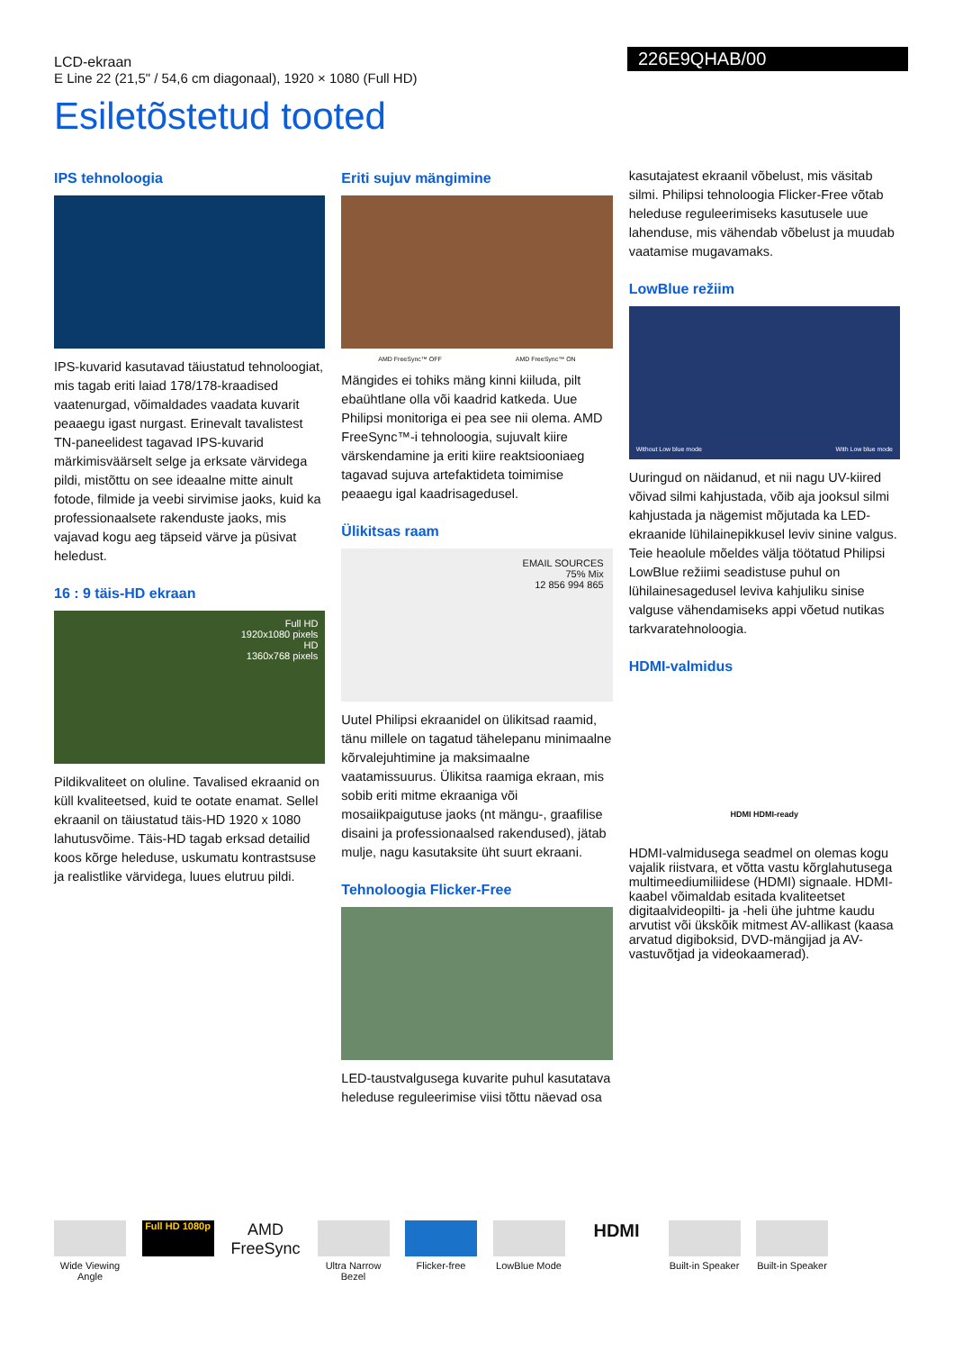LCD-ekraan
E Line 22 (21,5" / 54,6 cm diagonaal), 1920 × 1080 (Full HD)
226E9QHAB/00
Esiletõstetud tooted
IPS tehnoloogia
IPS-kuvarid kasutavad täiustatud tehnoloogiat, mis tagab eriti laiad 178/178-kraadised vaatenurgad, võimaldades vaadata kuvarit peaaegu igast nurgast. Erinevalt tavalistest TN-paneelidest tagavad IPS-kuvarid märkimisväärselt selge ja erksate värvidega pildi, mistõttu on see ideaalne mitte ainult fotode, filmide ja veebi sirvimise jaoks, kuid ka professionaalsete rakenduste jaoks, mis vajavad kogu aeg täpseid värve ja püsivat heledust.
16 : 9 täis-HD ekraan
Full HD
1920x1080 pixels
HD
1360x768 pixels
Pildikvaliteet on oluline. Tavalised ekraanid on küll kvaliteetsed, kuid te ootate enamat. Sellel ekraanil on täiustatud täis-HD 1920 x 1080 lahutusvõime. Täis-HD tagab erksad detailid koos kõrge heleduse, uskumatu kontrastsuse ja realistlike värvidega, luues elutruu pildi.
Eriti sujuv mängimine
AMD FreeSync™ OFF AMD FreeSync™ ON
Mängides ei tohiks mäng kinni kiiluda, pilt ebaühtlane olla või kaadrid katkeda. Uue Philipsi monitoriga ei pea see nii olema. AMD FreeSync™-i tehnoloogia, sujuvalt kiire värskendamine ja eriti kiire reaktsiooniaeg tagavad sujuva artefaktideta toimimise peaaegu igal kaadrisagedusel.
Ülikitsas raam
EMAIL SOURCES
75% Mix
12 856 994 865
Uutel Philipsi ekraanidel on ülikitsad raamid, tänu millele on tagatud tähelepanu minimaalne kõrvalejuhtimine ja maksimaalne vaatamissuurus. Ülikitsa raamiga ekraan, mis sobib eriti mitme ekraaniga või mosaiikpaigutuse jaoks (nt mängu-, graafilise disaini ja professionaalsed rakendused), jätab mulje, nagu kasutaksite üht suurt ekraani.
Tehnoloogia Flicker-Free
LED-taustvalgusega kuvarite puhul kasutatava heleduse reguleerimise viisi tõttu näevad osa
kasutajatest ekraanil võbelust, mis väsitab silmi. Philipsi tehnoloogia Flicker-Free võtab heleduse reguleerimiseks kasutusele uue lahenduse, mis vähendab võbelust ja muudab vaatamise mugavamaks.
LowBlue režiim
Without Low blue mode With Low blue mode
Uuringud on näidanud, et nii nagu UV-kiired võivad silmi kahjustada, võib aja jooksul silmi kahjustada ja nägemist mõjutada ka LED-ekraanide lühilainepikkusel leviv sinine valgus. Teie heaolule mõeldes välja töötatud Philipsi LowBlue režiimi seadistuse puhul on lühilainesagedusel leviva kahjuliku sinise valguse vähendamiseks appi võetud nutikas tarkvaratehnoloogia.
HDMI-valmidus
HDMI HDMI-ready
HDMI-valmidusega seadmel on olemas kogu vajalik riistvara, et võtta vastu kõrglahutusega multimeediumiliidese (HDMI) signaale. HDMI-kaabel võimaldab esitada kvaliteetset digitaalvideopilti- ja -heli ühe juhtme kaudu arvutist või ükskõik mitmest AV-allikast (kaasa arvatud digiboksid, DVD-mängijad ja AV-vastuvõtjad ja videokaamerad).
Wide Viewing Angle
Full HD 1080p
AMD FreeSync
Ultra Narrow Bezel
Flicker-free LowBlue Mode
HDMI
Built-in Speaker
Built-in Speaker